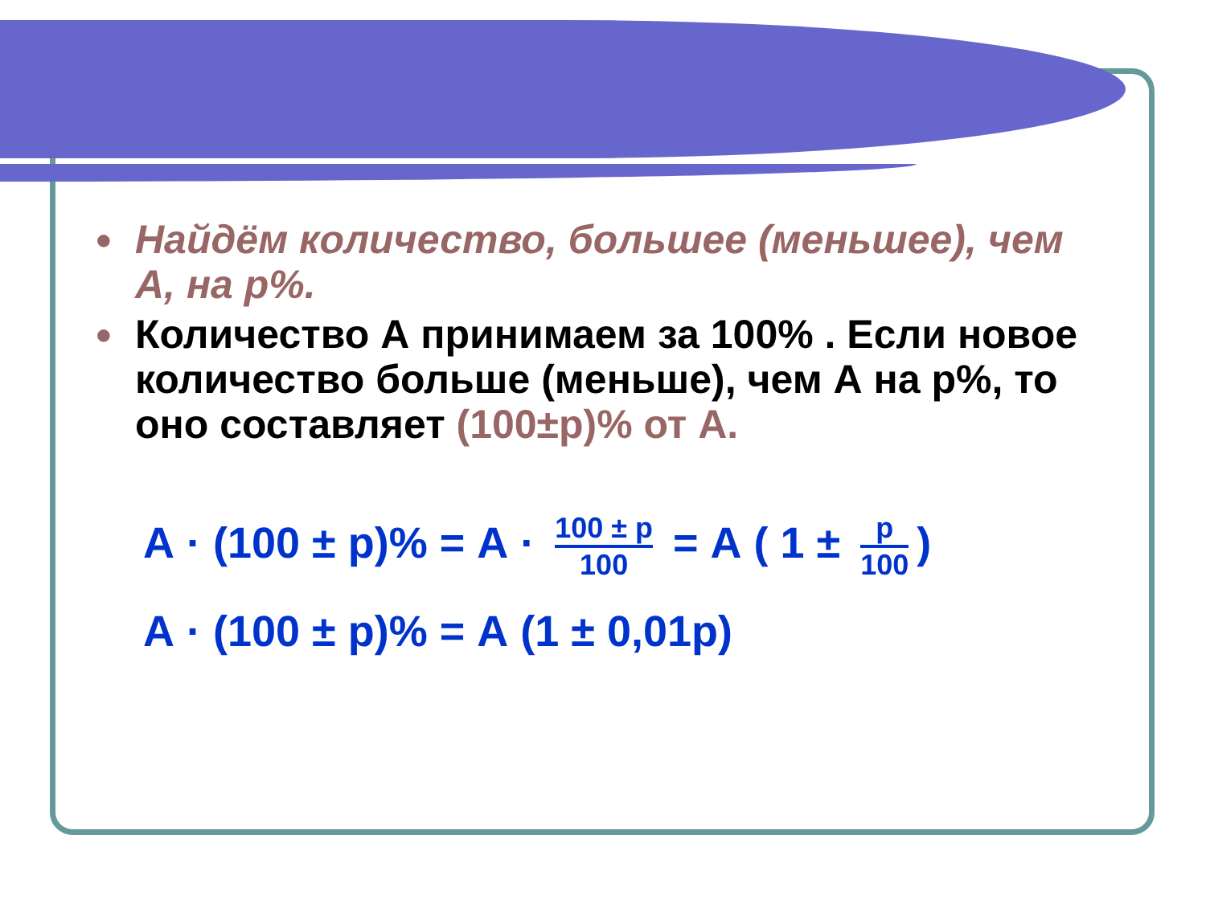● Найдём количество, большее (меньшее), чем А, на р%.
● Количество А принимаем за 100% . Если новое количество больше (меньше), чем А на р%, то оно составляет (100±р)% от А.
А · (100 ± р)% = А · 100 ± р 100 = А ( 1 ± р 100)
А · (100 ± р)% = А (1 ± 0,01р)